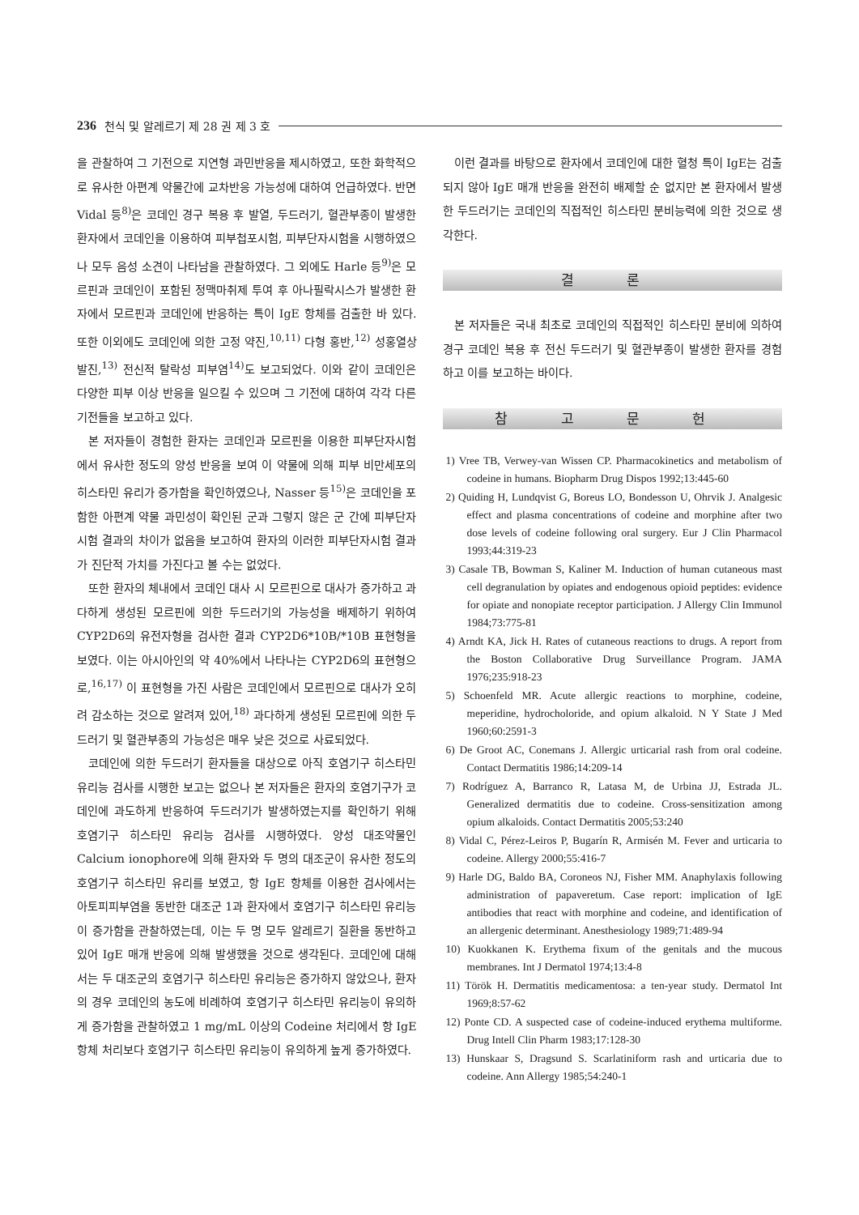236 천식 및 알레르기 제 28 권 제 3 호
을 관찰하여 그 기전으로 지연형 과민반응을 제시하였고, 또한 화학적으로 유사한 아편계 약물간에 교차반응 가능성에 대하여 언급하였다. 반면 Vidal 등<sup>8)</sup>은 코데인 경구 복용 후 발열, 두드러기, 혈관부종이 발생한 환자에서 코데인을 이용하여 피부첩포시험, 피부단자시험을 시행하였으나 모두 음성 소견이 나타남을 관찰하였다. 그 외에도 Harle 등<sup>9)</sup>은 모르핀과 코데인이 포함된 정맥마취제 투여 후 아나필락시스가 발생한 환자에서 모르핀과 코데인에 반응하는 특이 IgE 항체를 검출한 바 있다. 또한 이외에도 코데인에 의한 고정 약진,<sup>10,11)</sup> 다형 홍반,<sup>12)</sup> 성홍열상 발진,<sup>13)</sup> 전신적 탈락성 피부염<sup>14)</sup>도 보고되었다. 이와 같이 코데인은 다양한 피부 이상 반응을 일으킬 수 있으며 그 기전에 대하여 각각 다른 기전들을 보고하고 있다.
본 저자들이 경험한 환자는 코데인과 모르핀을 이용한 피부단자시험에서 유사한 정도의 양성 반응을 보여 이 약물에 의해 피부 비만세포의 히스타민 유리가 증가함을 확인하였으나, Nasser 등<sup>15)</sup>은 코데인을 포함한 아편계 약물 과민성이 확인된 군과 그렇지 않은 군 간에 피부단자시험 결과의 차이가 없음을 보고하여 환자의 이러한 피부단자시험 결과가 진단적 가치를 가진다고 볼 수는 없었다.
또한 환자의 체내에서 코데인 대사 시 모르핀으로 대사가 증가하고 과다하게 생성된 모르핀에 의한 두드러기의 가능성을 배제하기 위하여 CYP2D6의 유전자형을 검사한 결과 CYP2D6*10B/*10B 표현형을 보였다. 이는 아시아인의 약 40%에서 나타나는 CYP2D6의 표현형으로,<sup>16,17)</sup> 이 표현형을 가진 사람은 코데인에서 모르핀으로 대사가 오히려 감소하는 것으로 알려져 있어,<sup>18)</sup> 과다하게 생성된 모르핀에 의한 두드러기 및 혈관부종의 가능성은 매우 낮은 것으로 사료되었다.
코데인에 의한 두드러기 환자들을 대상으로 아직 호염기구 히스타민 유리능 검사를 시행한 보고는 없으나 본 저자들은 환자의 호염기구가 코데인에 과도하게 반응하여 두드러기가 발생하였는지를 확인하기 위해 호염기구 히스타민 유리능 검사를 시행하였다. 양성 대조약물인 Calcium ionophore에 의해 환자와 두 명의 대조군이 유사한 정도의 호염기구 히스타민 유리를 보였고, 항 IgE 항체를 이용한 검사에서는 아토피피부염을 동반한 대조군 1과 환자에서 호염기구 히스타민 유리능이 증가함을 관찰하였는데, 이는 두 명 모두 알레르기 질환을 동반하고 있어 IgE 매개 반응에 의해 발생했을 것으로 생각된다. 코데인에 대해서는 두 대조군의 호염기구 히스타민 유리능은 증가하지 않았으나, 환자의 경우 코데인의 농도에 비례하여 호염기구 히스타민 유리능이 유의하게 증가함을 관찰하였고 1 mg/mL 이상의 Codeine 처리에서 항 IgE 항체 처리보다 호염기구 히스타민 유리능이 유의하게 높게 증가하였다.
이런 결과를 바탕으로 환자에서 코데인에 대한 혈청 특이 IgE는 검출되지 않아 IgE 매개 반응을 완전히 배제할 순 없지만 본 환자에서 발생한 두드러기는 코데인의 직접적인 히스타민 분비능력에 의한 것으로 생각한다.
결 론
본 저자들은 국내 최초로 코데인의 직접적인 히스타민 분비에 의하여 경구 코데인 복용 후 전신 두드러기 및 혈관부종이 발생한 환자를 경험하고 이를 보고하는 바이다.
참 고 문 헌
1) Vree TB, Verwey-van Wissen CP. Pharmacokinetics and metabolism of codeine in humans. Biopharm Drug Dispos 1992;13:445-60
2) Quiding H, Lundqvist G, Boreus LO, Bondesson U, Ohrvik J. Analgesic effect and plasma concentrations of codeine and morphine after two dose levels of codeine following oral surgery. Eur J Clin Pharmacol 1993;44:319-23
3) Casale TB, Bowman S, Kaliner M. Induction of human cutaneous mast cell degranulation by opiates and endogenous opioid peptides: evidence for opiate and nonopiate receptor participation. J Allergy Clin Immunol 1984;73:775-81
4) Arndt KA, Jick H. Rates of cutaneous reactions to drugs. A report from the Boston Collaborative Drug Surveillance Program. JAMA 1976;235:918-23
5) Schoenfeld MR. Acute allergic reactions to morphine, codeine, meperidine, hydrocholoride, and opium alkaloid. N Y State J Med 1960;60:2591-3
6) De Groot AC, Conemans J. Allergic urticarial rash from oral codeine. Contact Dermatitis 1986;14:209-14
7) Rodríguez A, Barranco R, Latasa M, de Urbina JJ, Estrada JL. Generalized dermatitis due to codeine. Cross-sensitization among opium alkaloids. Contact Dermatitis 2005;53:240
8) Vidal C, Pérez-Leiros P, Bugarín R, Armisén M. Fever and urticaria to codeine. Allergy 2000;55:416-7
9) Harle DG, Baldo BA, Coroneos NJ, Fisher MM. Anaphylaxis following administration of papaveretum. Case report: implication of IgE antibodies that react with morphine and codeine, and identification of an allergenic determinant. Anesthesiology 1989;71:489-94
10) Kuokkanen K. Erythema fixum of the genitals and the mucous membranes. Int J Dermatol 1974;13:4-8
11) Török H. Dermatitis medicamentosa: a ten-year study. Dermatol Int 1969;8:57-62
12) Ponte CD. A suspected case of codeine-induced erythema multiforme. Drug Intell Clin Pharm 1983;17:128-30
13) Hunskaar S, Dragsund S. Scarlatiniform rash and urticaria due to codeine. Ann Allergy 1985;54:240-1